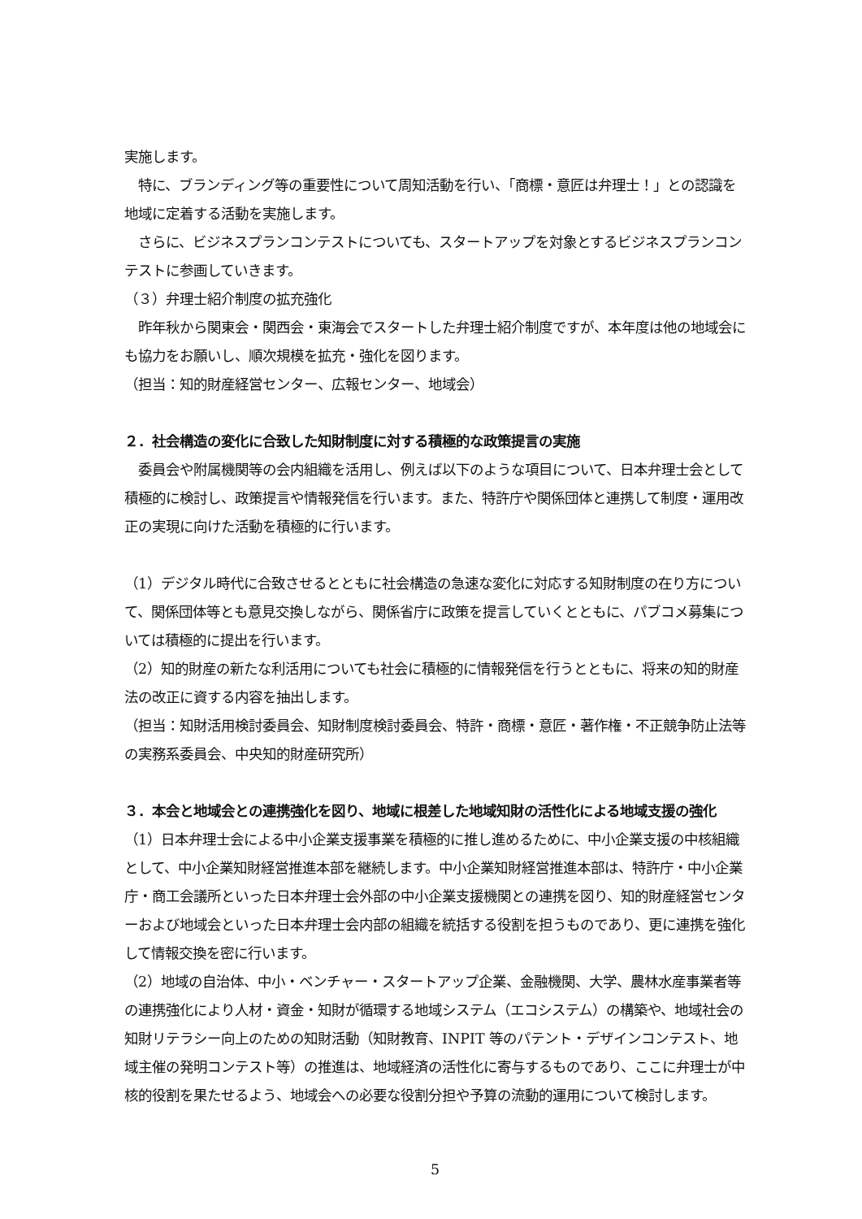実施します。
　特に、ブランディング等の重要性について周知活動を行い、「商標・意匠は弁理士！」との認識を地域に定着する活動を実施します。
　さらに、ビジネスプランコンテストについても、スタートアップを対象とするビジネスプランコンテストに参画していきます。
（３）弁理士紹介制度の拡充強化
　昨年秋から関東会・関西会・東海会でスタートした弁理士紹介制度ですが、本年度は他の地域会にも協力をお願いし、順次規模を拡充・強化を図ります。
（担当：知的財産経営センター、広報センター、地域会）
２．社会構造の変化に合致した知財制度に対する積極的な政策提言の実施
　委員会や附属機関等の会内組織を活用し、例えば以下のような項目について、日本弁理士会として積極的に検討し、政策提言や情報発信を行います。また、特許庁や関係団体と連携して制度・運用改正の実現に向けた活動を積極的に行います。
（1）デジタル時代に合致させるとともに社会構造の急速な変化に対応する知財制度の在り方について、関係団体等とも意見交換しながら、関係省庁に政策を提言していくとともに、パブコメ募集については積極的に提出を行います。
（2）知的財産の新たな利活用についても社会に積極的に情報発信を行うとともに、将来の知的財産法の改正に資する内容を抽出します。
（担当：知財活用検討委員会、知財制度検討委員会、特許・商標・意匠・著作権・不正競争防止法等の実務系委員会、中央知的財産研究所）
３．本会と地域会との連携強化を図り、地域に根差した地域知財の活性化による地域支援の強化
（1）日本弁理士会による中小企業支援事業を積極的に推し進めるために、中小企業支援の中核組織として、中小企業知財経営推進本部を継続します。中小企業知財経営推進本部は、特許庁・中小企業庁・商工会議所といった日本弁理士会外部の中小企業支援機関との連携を図り、知的財産経営センターおよび地域会といった日本弁理士会内部の組織を統括する役割を担うものであり、更に連携を強化して情報交換を密に行います。
（2）地域の自治体、中小・ベンチャー・スタートアップ企業、金融機関、大学、農林水産事業者等の連携強化により人材・資金・知財が循環する地域システム（エコシステム）の構築や、地域社会の知財リテラシー向上のための知財活動（知財教育、INPIT 等のパテント・デザインコンテスト、地域主催の発明コンテスト等）の推進は、地域経済の活性化に寄与するものであり、ここに弁理士が中核的役割を果たせるよう、地域会への必要な役割分担や予算の流動的運用について検討します。
5